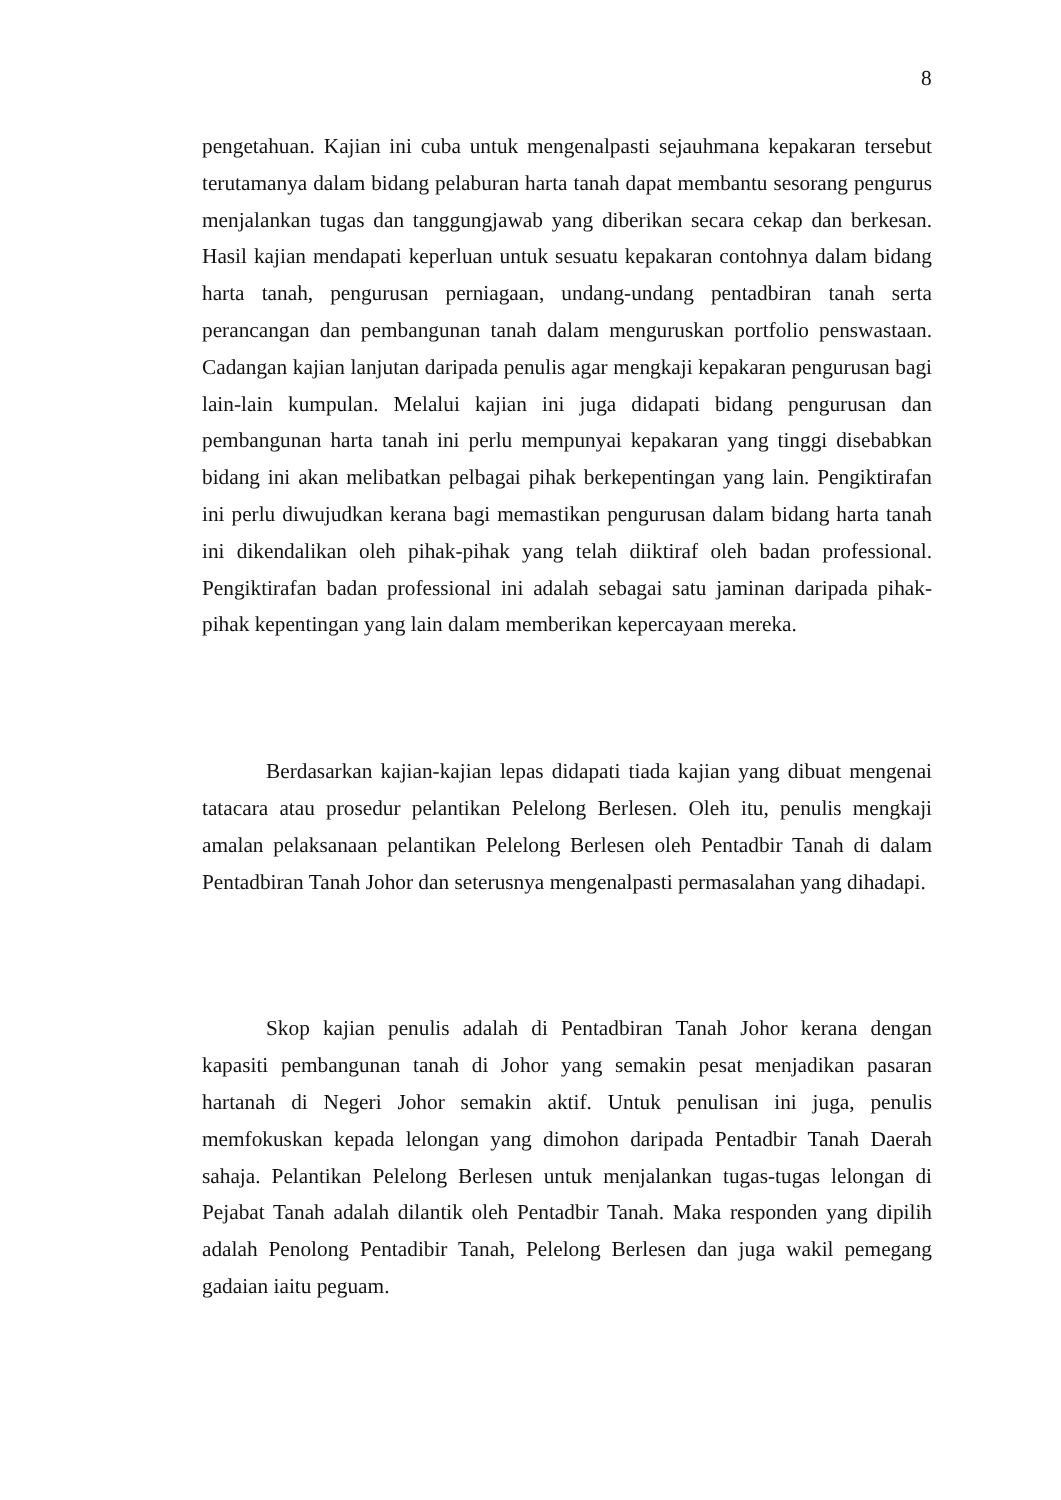8
pengetahuan. Kajian ini cuba untuk mengenalpasti sejauhmana kepakaran tersebut terutamanya dalam bidang pelaburan harta tanah dapat membantu sesorang pengurus menjalankan tugas dan tanggungjawab yang diberikan secara cekap dan berkesan. Hasil kajian mendapati keperluan untuk sesuatu kepakaran contohnya dalam bidang harta tanah, pengurusan perniagaan, undang-undang pentadbiran tanah serta perancangan dan pembangunan tanah dalam menguruskan portfolio penswastaan. Cadangan kajian lanjutan daripada penulis agar mengkaji kepakaran pengurusan bagi lain-lain kumpulan. Melalui kajian ini juga didapati bidang pengurusan dan pembangunan harta tanah ini perlu mempunyai kepakaran yang tinggi disebabkan bidang ini akan melibatkan pelbagai pihak berkepentingan yang lain. Pengiktirafan ini perlu diwujudkan kerana bagi memastikan pengurusan dalam bidang harta tanah ini dikendalikan oleh pihak-pihak yang telah diiktiraf oleh badan professional. Pengiktirafan badan professional ini adalah sebagai satu jaminan daripada pihak-pihak kepentingan yang lain dalam memberikan kepercayaan mereka.
Berdasarkan kajian-kajian lepas didapati tiada kajian yang dibuat mengenai tatacara atau prosedur pelantikan Pelelong Berlesen. Oleh itu, penulis mengkaji amalan pelaksanaan pelantikan Pelelong Berlesen oleh Pentadbir Tanah di dalam Pentadbiran Tanah Johor dan seterusnya mengenalpasti permasalahan yang dihadapi.
Skop kajian penulis adalah di Pentadbiran Tanah Johor kerana dengan kapasiti pembangunan tanah di Johor yang semakin pesat menjadikan pasaran hartanah di Negeri Johor semakin aktif. Untuk penulisan ini juga, penulis memfokuskan kepada lelongan yang dimohon daripada Pentadbir Tanah Daerah sahaja. Pelantikan Pelelong Berlesen untuk menjalankan tugas-tugas lelongan di Pejabat Tanah adalah dilantik oleh Pentadbir Tanah. Maka responden yang dipilih adalah Penolong Pentadibir Tanah, Pelelong Berlesen dan juga wakil pemegang gadaian iaitu peguam.